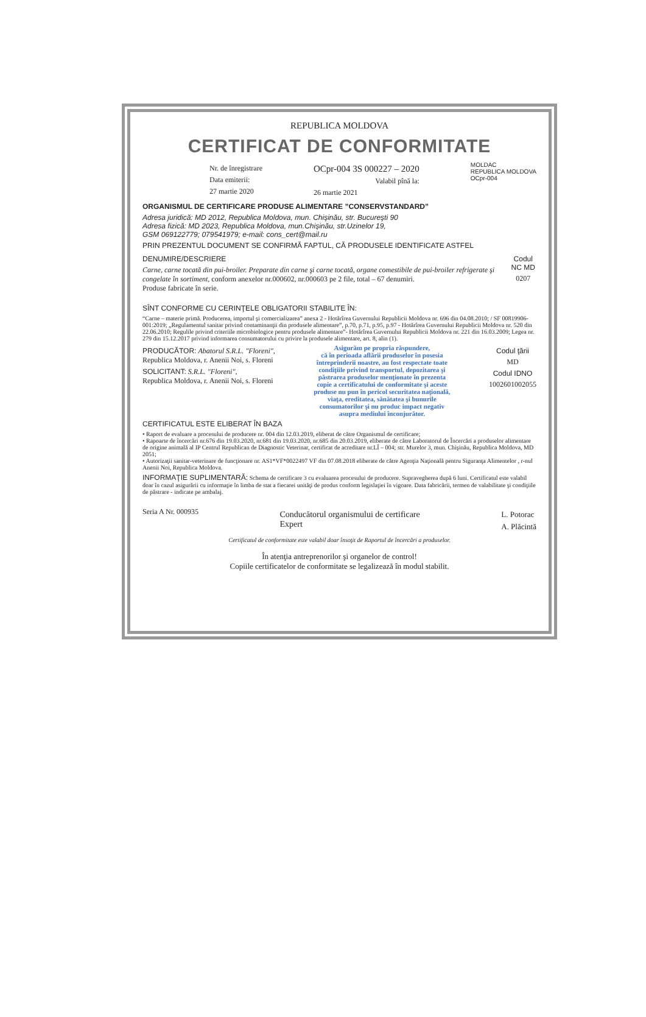REPUBLICA MOLDOVA
CERTIFICAT DE CONFORMITATE
Nr. de înregistrare
Data emiterii:
27 martie 2020
OCpr-004 3S 000227 – 2020
Valabil pînă la:
26 martie 2021
MOLDAC
REPUBLICA MOLDOVA
OCpr-004
ORGANISMUL DE CERTIFICARE PRODUSE ALIMENTARE ”CONSERVSTANDARD”
Adresa juridică: MD 2012, Republica Moldova, mun. Chişinău, str. Bucureşti 90
Adresa fizică: MD 2023, Republica Moldova, mun.Chişinău, str.Uzinelor 19,
GSM 069122779; 079541979; e-mail: cons_cert@mail.ru
PRIN PREZENTUL DOCUMENT SE CONFIRMĂ FAPTUL, CĂ PRODUSELE IDENTIFICATE ASTFEL
DENUMIRE/DESCRIERE
Carne, carne tocată din pui-broiler. Preparate din carne şi carne tocată, organe comestibile de pui-broiler refrigerate şi congelate în sortiment, conform anexelor nr.000602, nr.000603 pe 2 file, total – 67 denumiri.
Produse fabricate în serie.
Codul NC MD
0207
SÎNT CONFORME CU CERINŢELE OBLIGATORII STABILITE ÎN:
“Carne – materie primă. Producerea, importul şi comercializarea” anexa 2 - Hotărîrea Guvernului Republicii Moldova nr. 696 din 04.08.2010; / SF 00819906-001:2019; „Regulamentul sanitar privind contaminanţii din produsele alimentare”, p.70, p.71, p.95, p.97 - Hotărîrea Guvernului Republicii Moldova nr. 520 din 22.06.2010; Regulile privind criteriile microbiologice pentru produsele alimentare”- Hotărîrea Guvernului Republicii Moldova nr. 221 din 16.03.2009; Legea nr. 279 din 15.12.2017 privind informarea consumatorului cu privire la produsele alimentare, art. 8, alin (1).
PRODUCĂTOR: Abatorul S.R.L. "Floreni",
Republica Moldova, r. Anenii Noi, s. Floreni
SOLICITANT: S.R.L. "Floreni",
Republica Moldova, r. Anenii Noi, s. Floreni
Asigurăm pe propria răspundere,
că în perioada aflării produselor în posesia
întreprinderii noastre, au fost respectate toate
condiţiile privind transportul, depozitarea şi
păstrarea produselor menţionate în prezenta
copie a certificatului de conformitate şi aceste
produse nu pun în pericol securitatea naţională,
viaţa, ereditatea, sănătatea şi bunurile
consumatorilor şi nu produc impact negativ
asupra mediului înconjurător.
Codul ţării
MD
Codul IDNO
1002601002055
CERTIFICATUL ESTE ELIBERAT ÎN BAZA
• Raport de evaluare a procesului de producere nr. 004 din 12.03.2019, eliberat de către Organismul de certificare;
• Rapoarte de încercări nr.676 din 19.03.2020, nr.681 din 19.03.2020, nr.685 din 20.03.2019, eliberate de către Laboratorul de Încercări a produselor alimentare de origine animală al IP Centrul Republican de Diagnostic Veterinar, certificat de acreditare nr.LÎ – 004; str. Murelor 3, mun. Chişinău, Republica Moldova, MD 2051;
• Autorizaţii sanitar-veterinare de funcţionare nr. AS1*VF*0022497 VF din 07.08.2018 eliberate de către Agenţia Naţională pentru Siguranţa Alimentelor , r-nul Anenii Noi, Republica Moldova.
INFORMAŢIE SUPLIMENTARĂ: Schema de certificare 3 cu evaluarea procesului de producere. Supravegherea după 6 luni. Certificatul este valabil doar în cazul asigurării cu informaţie în limba de stat a fiecarei unităţi de produs conform legislaţiei în vigoare. Data fabricării, termen de valabilitate şi condiţiile de păstrare - indicate pe ambalaj.
Seria A Nr. 000935
Conducătorul organismului de certificare
Expert
L. Potorac
A. Plăcintă
Certificatul de conformitate este valabil doar însoţit de Raportul de încercări a produselor.
În atenţia antreprenorilor şi organelor de control!
Copiile certificatelor de conformitate se legalizează în modul stabilit.